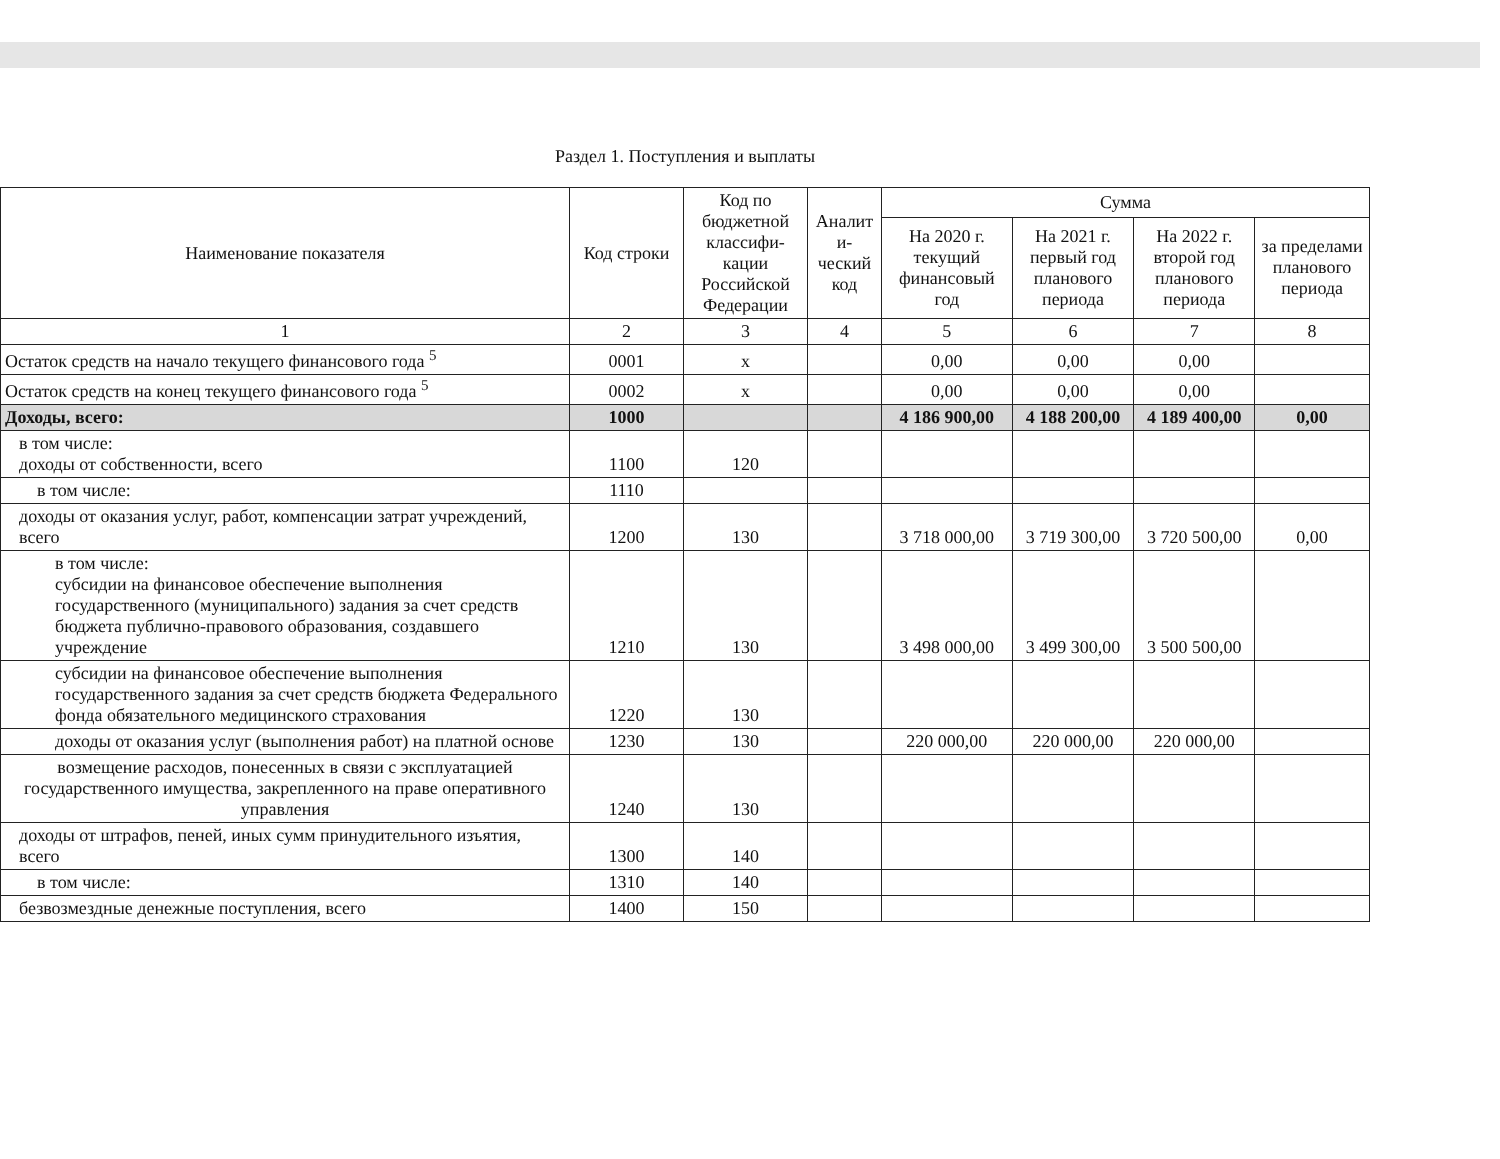Раздел 1. Поступления и выплаты
| Наименование показателя | Код строки | Код по бюджетной классифи-кации Российской Федерации | Аналит и-ческий код | Сумма | | | |
| --- | --- | --- | --- | --- | --- | --- | --- |
| | | | | На 2020 г. текущий финансовый год | На 2021 г. первый год планового периода | На 2022 г. второй год планового периода | за пределами планового периода |
| 1 | 2 | 3 | 4 | 5 | 6 | 7 | 8 |
| Остаток средств на начало текущего финансового года <sup>5</sup> | 0001 | x | | 0,00 | 0,00 | 0,00 | |
| Остаток средств на конец текущего финансового года <sup>5</sup> | 0002 | x | | 0,00 | 0,00 | 0,00 | |
| Доходы, всего: | 1000 | | | 4 186 900,00 | 4 188 200,00 | 4 189 400,00 | 0,00 |
| в том числе: доходы от собственности, всего | 1100 | 120 | | | | | |
| в том числе: | 1110 | | | | | | |
| доходы от оказания услуг, работ, компенсации затрат учреждений, всего | 1200 | 130 | | 3 718 000,00 | 3 719 300,00 | 3 720 500,00 | 0,00 |
| в том числе: субсидии на финансовое обеспечение выполнения государственного (муниципального) задания за счет средств бюджета публично-правового образования, создавшего учреждение | 1210 | 130 | | 3 498 000,00 | 3 499 300,00 | 3 500 500,00 | |
| субсидии на финансовое обеспечение выполнения государственного задания за счет средств бюджета Федерального фонда обязательного медицинского страхования | 1220 | 130 | | | | | |
| доходы от оказания услуг (выполнения работ) на платной основе | 1230 | 130 | | 220 000,00 | 220 000,00 | 220 000,00 | |
| возмещение расходов, понесенных в связи с эксплуатацией государственного имущества, закрепленного на праве оперативного управления | 1240 | 130 | | | | | |
| доходы от штрафов, пеней, иных сумм принудительного изъятия, всего | 1300 | 140 | | | | | |
| в том числе: | 1310 | 140 | | | | | |
| безвозмездные денежные поступления, всего | 1400 | 150 | | | | | |